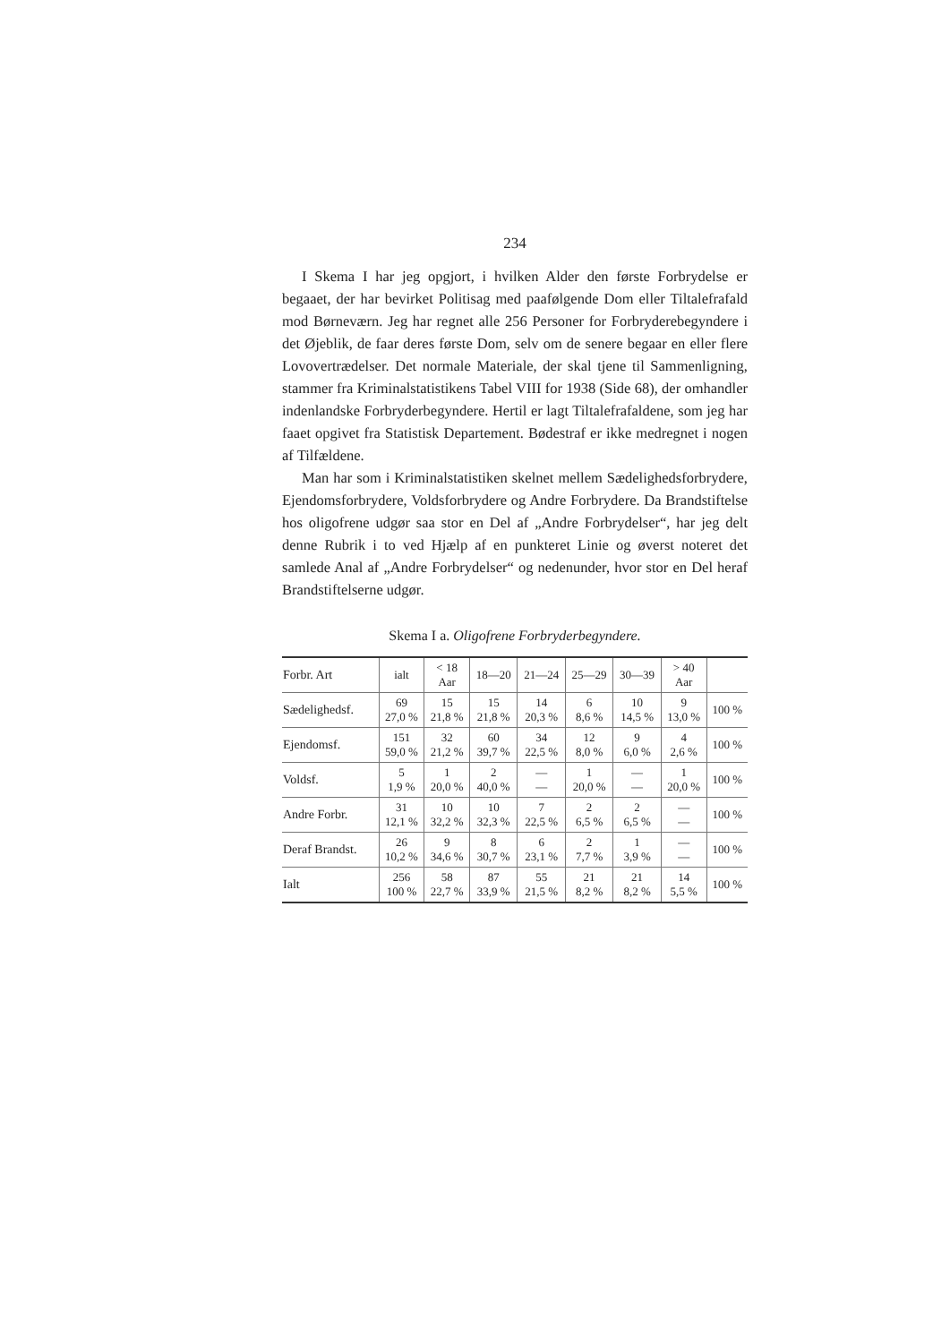234
I Skema I har jeg opgjort, i hvilken Alder den første Forbrydelse er begaaet, der har bevirket Politisag med paafølgende Dom eller Tiltalefrafald mod Børneværn. Jeg har regnet alle 256 Personer for Forbryderebegyndere i det Øjeblik, de faar deres første Dom, selv om de senere begaar en eller flere Lovovertrædelser. Det normale Materiale, der skal tjene til Sammenligning, stammer fra Kriminalstatistikens Tabel VIII for 1938 (Side 68), der omhandler indenlandske Forbryderbegyndere. Hertil er lagt Tiltalefrafaldene, som jeg har faaet opgivet fra Statistisk Departement. Bødestraf er ikke medregnet i nogen af Tilfældene.
Man har som i Kriminalstatistiken skelnet mellem Sædelighedsforbrydere, Ejendomsforbrydere, Voldsforbrydere og Andre Forbrydere. Da Brandstiftelse hos oligofrene udgør saa stor en Del af „Andre Forbrydelser“, har jeg delt denne Rubrik i to ved Hjælp af en punkteret Linie og øverst noteret det samlede Anal af „Andre Forbrydelser“ og nedenunder, hvor stor en Del heraf Brandstiftelserne udgør.
Skema I a. Oligofrene Forbryderbegyndere.
| Forbr. Art | ialt | < 18 Aar | 18—20 | 21—24 | 25—29 | 30—39 | > 40 Aar | |
| Sædelighedsf. | 69 27,0 % | 15 21,8 % | 15 21,8 % | 14 20,3 % | 6 8,6 % | 10 14,5 % | 9 13,0 % | 100 % |
| Ejendomsf. | 151 59,0 % | 32 21,2 % | 60 39,7 % | 34 22,5 % | 12 8,0 % | 9 6,0 % | 4 2,6 % | 100 % |
| Voldsf. | 5 1,9 % | 1 20,0 % | 2 40,0 % | — — | 1 20,0 % | — — | 1 20,0 % | 100 % |
| Andre Forbr. | 31 12,1 % | 10 32,2 % | 10 32,3 % | 7 22,5 % | 2 6,5 % | 2 6,5 % | — — | 100 % |
| Deraf Brandst. | 26 10,2 % | 9 34,6 % | 8 30,7 % | 6 23,1 % | 2 7,7 % | 1 3,9 % | — — | 100 % |
| Ialt | 256 100 % | 58 22,7 % | 87 33,9 % | 55 21,5 % | 21 8,2 % | 21 8,2 % | 14 5,5 % | 100 % |